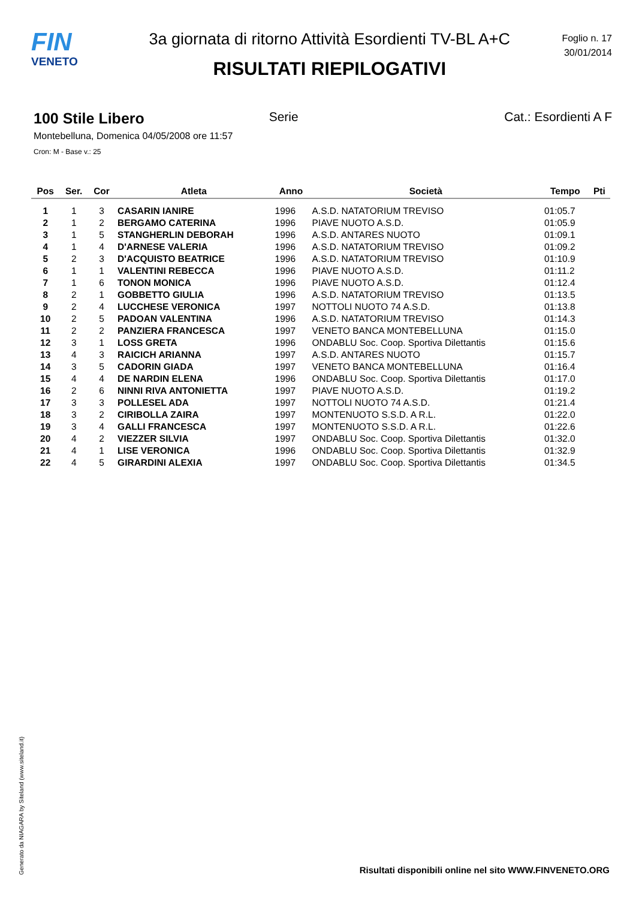FIN
VENETO
3a giornata di ritorno Attività Esordienti TV-BL A+C
RISULTATI RIEPILOGATIVI
Foglio n. 17
30/01/2014
100 Stile Libero Serie Cat.: Esordienti A F
Montebelluna, Domenica 04/05/2008 ore 11:57
Cron: M - Base v.: 25
| Pos | Ser. | Cor | Atleta | Anno | Società | Tempo | Pti |
| --- | --- | --- | --- | --- | --- | --- | --- |
| 1 | 1 | 3 | CASARIN IANIRE | 1996 | A.S.D. NATATORIUM TREVISO | 01:05.7 | |
| 2 | 1 | 2 | BERGAMO CATERINA | 1996 | PIAVE NUOTO A.S.D. | 01:05.9 | |
| 3 | 1 | 5 | STANGHERLIN DEBORAH | 1996 | A.S.D. ANTARES NUOTO | 01:09.1 | |
| 4 | 1 | 4 | D'ARNESE VALERIA | 1996 | A.S.D. NATATORIUM TREVISO | 01:09.2 | |
| 5 | 2 | 3 | D'ACQUISTO BEATRICE | 1996 | A.S.D. NATATORIUM TREVISO | 01:10.9 | |
| 6 | 1 | 1 | VALENTINI REBECCA | 1996 | PIAVE NUOTO A.S.D. | 01:11.2 | |
| 7 | 1 | 6 | TONON MONICA | 1996 | PIAVE NUOTO A.S.D. | 01:12.4 | |
| 8 | 2 | 1 | GOBBETTO GIULIA | 1996 | A.S.D. NATATORIUM TREVISO | 01:13.5 | |
| 9 | 2 | 4 | LUCCHESE VERONICA | 1997 | NOTTOLI NUOTO 74 A.S.D. | 01:13.8 | |
| 10 | 2 | 5 | PADOAN VALENTINA | 1996 | A.S.D. NATATORIUM TREVISO | 01:14.3 | |
| 11 | 2 | 2 | PANZIERA FRANCESCA | 1997 | VENETO BANCA MONTEBELLUNA | 01:15.0 | |
| 12 | 3 | 1 | LOSS GRETA | 1996 | ONDABLU Soc. Coop. Sportiva Dilettantis | 01:15.6 | |
| 13 | 4 | 3 | RAICICH ARIANNA | 1997 | A.S.D. ANTARES NUOTO | 01:15.7 | |
| 14 | 3 | 5 | CADORIN GIADA | 1997 | VENETO BANCA MONTEBELLUNA | 01:16.4 | |
| 15 | 4 | 4 | DE NARDIN ELENA | 1996 | ONDABLU Soc. Coop. Sportiva Dilettantis | 01:17.0 | |
| 16 | 2 | 6 | NINNI RIVA ANTONIETTA | 1997 | PIAVE NUOTO A.S.D. | 01:19.2 | |
| 17 | 3 | 3 | POLLESEL ADA | 1997 | NOTTOLI NUOTO 74 A.S.D. | 01:21.4 | |
| 18 | 3 | 2 | CIRIBOLLA ZAIRA | 1997 | MONTENUOTO S.S.D. A R.L. | 01:22.0 | |
| 19 | 3 | 4 | GALLI FRANCESCA | 1997 | MONTENUOTO S.S.D. A R.L. | 01:22.6 | |
| 20 | 4 | 2 | VIEZZER SILVIA | 1997 | ONDABLU Soc. Coop. Sportiva Dilettantis | 01:32.0 | |
| 21 | 4 | 1 | LISE VERONICA | 1996 | ONDABLU Soc. Coop. Sportiva Dilettantis | 01:32.9 | |
| 22 | 4 | 5 | GIRARDINI ALEXIA | 1997 | ONDABLU Soc. Coop. Sportiva Dilettantis | 01:34.5 | |
Generato da NIAGARA by Siteland (www.siteland.it)
Risultati disponibili online nel sito WWW.FINVENETO.ORG